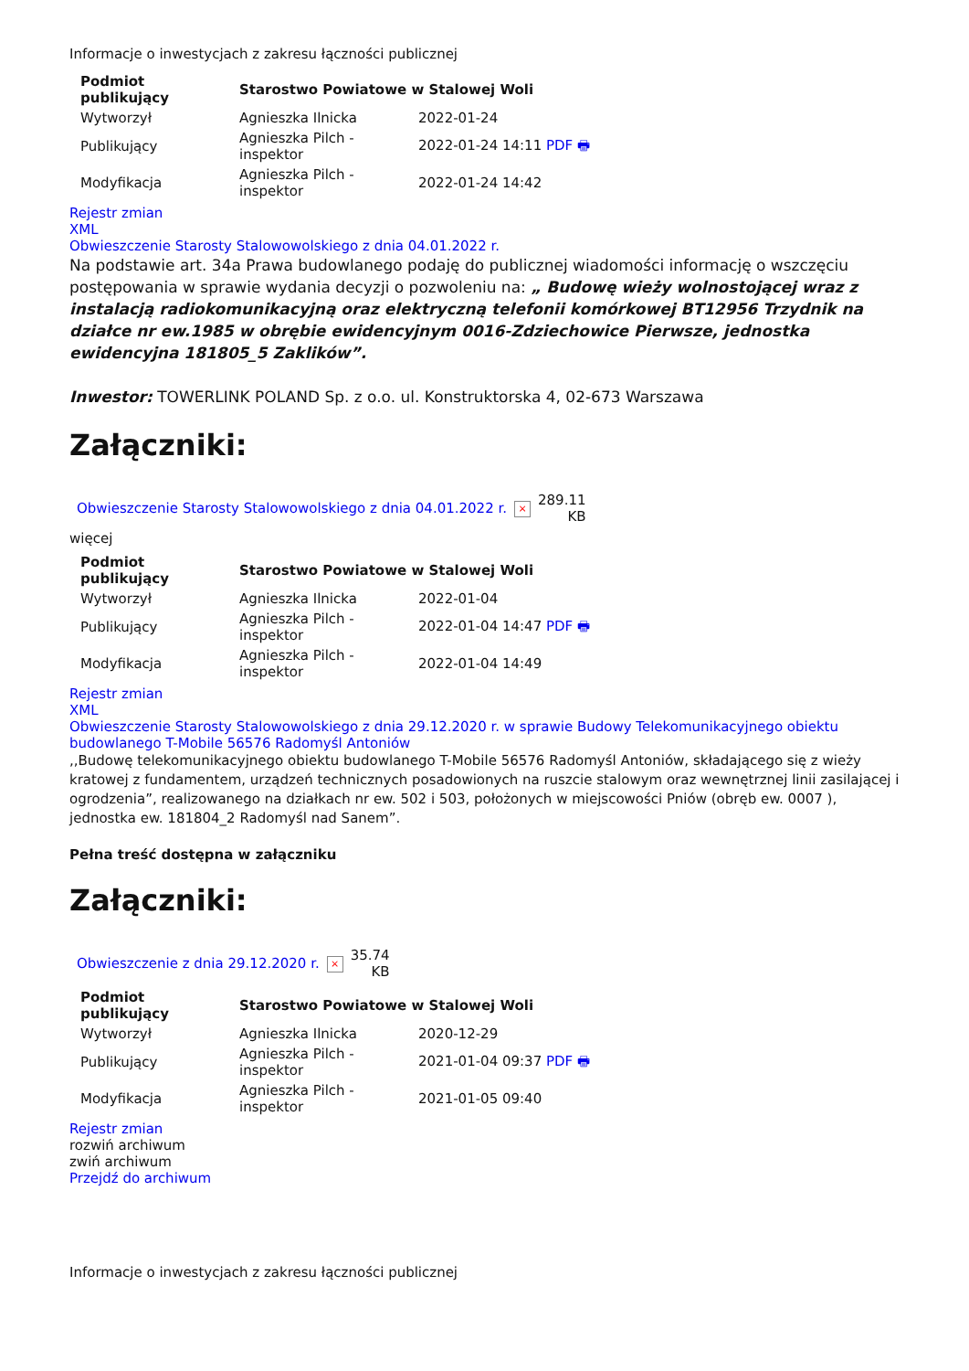Informacje o inwestycjach z zakresu łączności publicznej
| Podmiot publikujący | Starostwo Powiatowe w Stalowej Woli | |
| --- | --- | --- |
| Wytworzył | Agnieszka Ilnicka | 2022-01-24 |
| Publikujący | Agnieszka Pilch - inspektor | 2022-01-24 14:11 PDF 🖶 |
| Modyfikacja | Agnieszka Pilch - inspektor | 2022-01-24 14:42 |
Rejestr zmian
XML
Obwieszczenie Starosty Stalowowolskiego z dnia 04.01.2022 r.
Na podstawie art. 34a Prawa budowlanego podaję do publicznej wiadomości informację o wszczęciu postępowania w sprawie wydania decyzji o pozwoleniu na: „ Budowę wieży wolnostojącej wraz z instalacją radiokomunikacyjną oraz elektryczną telefonii komórkowej BT12956 Trzydnik na działce nr ew.1985 w obrębie ewidencyjnym 0016-Zdziechowice Pierwsze, jednostka ewidencyjna 181805_5 Zaklików”.
Inwestor: TOWERLINK POLAND Sp. z o.o. ul. Konstruktorska 4, 02-673 Warszawa
Załączniki:
| Obwieszczenie Starosty Stalowowolskiego z dnia 04.01.2022 r. | × | 289.11 KB |
więcej
| Podmiot publikujący | Starostwo Powiatowe w Stalowej Woli | |
| --- | --- | --- |
| Wytworzył | Agnieszka Ilnicka | 2022-01-04 |
| Publikujący | Agnieszka Pilch - inspektor | 2022-01-04 14:47 PDF 🖶 |
| Modyfikacja | Agnieszka Pilch - inspektor | 2022-01-04 14:49 |
Rejestr zmian
XML
Obwieszczenie Starosty Stalowowolskiego z dnia 29.12.2020 r. w sprawie Budowy Telekomunikacyjnego obiektu budowlanego T-Mobile 56576 Radomyśl Antoniów
,,Budowę telekomunikacyjnego obiektu budowlanego T-Mobile 56576 Radomyśl Antoniów, składającego się z wieży kratowej z fundamentem, urządzeń technicznych posadowionych na ruszcie stalowym oraz wewnętrznej linii zasilającej i ogrodzenia”, realizowanego na działkach nr ew. 502 i 503, położonych w miejscowości Pniów (obręb ew. 0007 ), jednostka ew. 181804_2 Radomyśl nad Sanem”.
Pełna treść dostępna w załączniku
Załączniki:
| Obwieszczenie z dnia 29.12.2020 r. | × | 35.74 KB |
| Podmiot publikujący | Starostwo Powiatowe w Stalowej Woli | |
| --- | --- | --- |
| Wytworzył | Agnieszka Ilnicka | 2020-12-29 |
| Publikujący | Agnieszka Pilch - inspektor | 2021-01-04 09:37 PDF 🖶 |
| Modyfikacja | Agnieszka Pilch - inspektor | 2021-01-05 09:40 |
Rejestr zmian
rozwiń archiwum
zwiń archiwum
Przejdź do archiwum
Informacje o inwestycjach z zakresu łączności publicznej